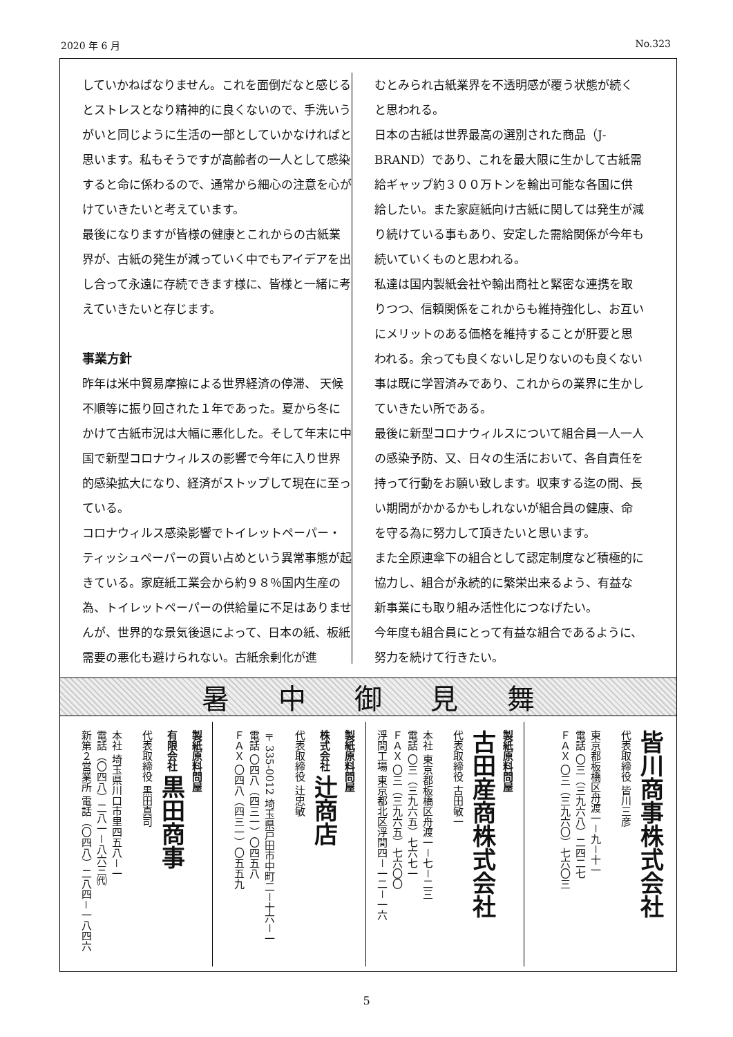2020 年 6 月 No.323
していかねばなりません。これを面倒だなと感じるとストレスとなり精神的に良くないので、手洗いうがいと同じように生活の一部としていかなければと思います。私もそうですが高齢者の一人として感染すると命に係わるので、通常から細心の注意を心がけていきたいと考えています。
最後になりますが皆様の健康とこれからの古紙業界が、古紙の発生が減っていく中でもアイデアを出し合って永遠に存続できます様に、皆様と一緒に考えていきたいと存じます。
事業方針
昨年は米中貿易摩擦による世界経済の停滞、 天候不順等に振り回された１年であった。夏から冬にかけて古紙市況は大幅に悪化した。そして年末に中国で新型コロナウィルスの影響で今年に入り世界的感染拡大になり、経済がストップして現在に至っている。
コロナウィルス感染影響でトイレットペーパー・ティッシュペーパーの買い占めという異常事態が起きている。家庭紙工業会から約９８％国内生産の為、トイレットペーパーの供給量に不足はありませんが、世界的な景気後退によって、日本の紙、板紙需要の悪化も避けられない。古紙余剰化が進
むとみられ古紙業界を不透明感が覆う状態が続くと思われる。
日本の古紙は世界最高の選別された商品（J-BRAND）であり、これを最大限に生かして古紙需給ギャップ約３００万トンを輸出可能な各国に供給したい。また家庭紙向け古紙に関しては発生が減り続けている事もあり、安定した需給関係が今年も続いていくものと思われる。
私達は国内製紙会社や輸出商社と緊密な連携を取りつつ、信頼関係をこれからも維持強化し、お互いにメリットのある価格を維持することが肝要と思われる。余っても良くないし足りないのも良くない事は既に学習済みであり、これからの業界に生かしていきたい所である。
最後に新型コロナウィルスについて組合員一人一人の感染予防、又、日々の生活において、各自責任を持って行動をお願い致します。収束する迄の間、長い期間がかかるかもしれないが組合員の健康、命を守る為に努力して頂きたいと思います。
また全原連傘下の組合として認定制度など積極的に協力し、組合が永続的に繁栄出来るよう、有益な新事業にも取り組み活性化につなげたい。
今年度も組合員にとって有益な組合であるように、努力を続けて行きたい。
暑中御見舞
製紙原料問屋
有限会社 黒田商事
代表取締役 黒田真司
本社 埼玉県川口市里四五八－一
電話（〇四八）二八一－八六三㈹
新第２営業所 電話（〇四八）二八四－一八四六
製紙原料問屋
株式会社 辻商店
代表取締役 辻忠敏
〒335-0012 埼玉県戸田市中町二－十六－一
電話 〇四八（四三一）〇四五八
ＦＡＸ 〇四八（四三一）〇五五九
製紙原料問屋
古田産商株式会社
代表取締役 古田敏一
本社 東京都板橋区舟渡一－七－二三
電話 〇三（三九六五）七六七一
ＦＡＸ 〇三（三九六五）七六〇〇
浮間工場 東京都北区浮間四－一二－一六
皆川商事株式会社
代表取締役 皆川三彦
東京都板橋区舟渡一－九－十一
電話 〇三（三九六八）二四二七
ＦＡＸ 〇三（三九六〇）七六〇三
5